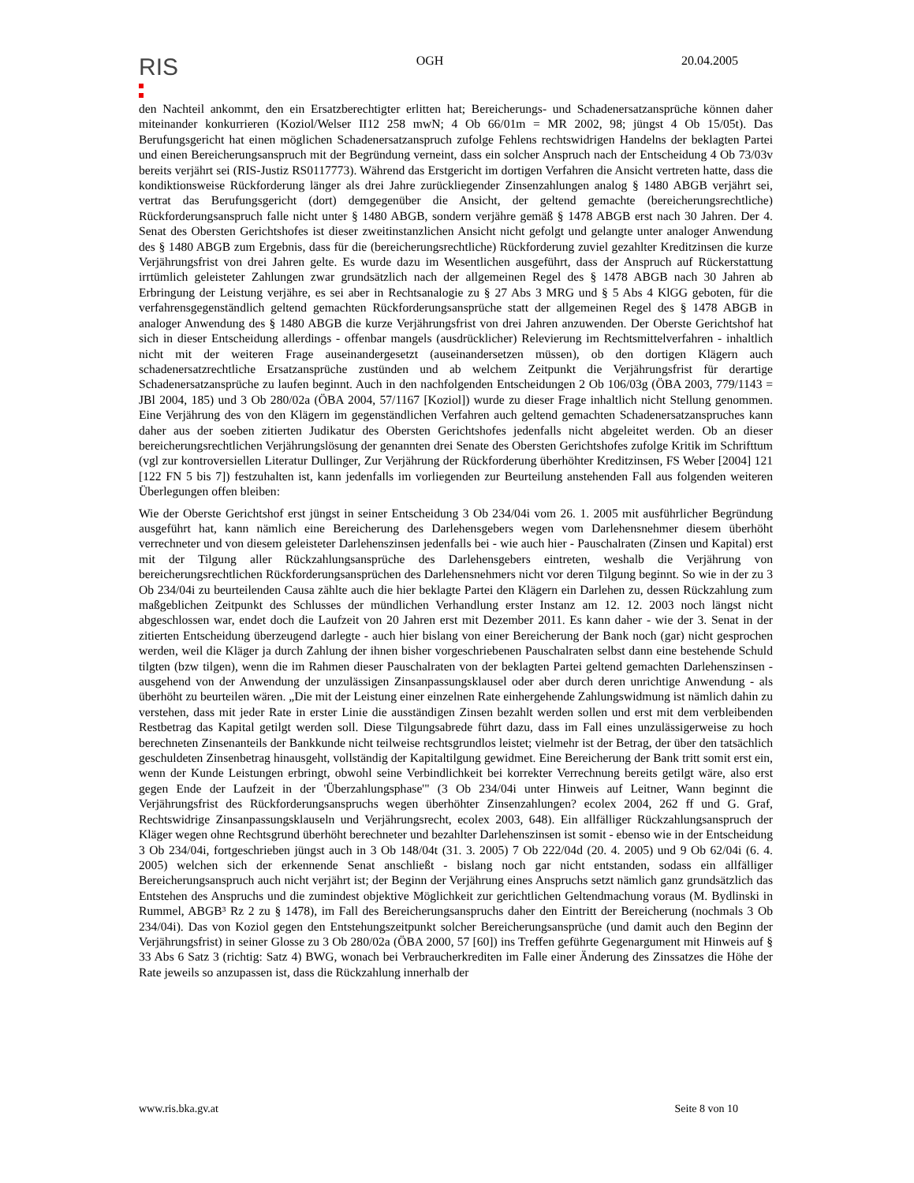RIS
OGH 20.04.2005
den Nachteil ankommt, den ein Ersatzberechtigter erlitten hat; Bereicherungs- und Schadenersatzansprüche können daher miteinander konkurrieren (Koziol/Welser II12 258 mwN; 4 Ob 66/01m = MR 2002, 98; jüngst 4 Ob 15/05t). Das Berufungsgericht hat einen möglichen Schadenersatzanspruch zufolge Fehlens rechtswidrigen Handelns der beklagten Partei und einen Bereicherungsanspruch mit der Begründung verneint, dass ein solcher Anspruch nach der Entscheidung 4 Ob 73/03v bereits verjährt sei (RIS-Justiz RS0117773). Während das Erstgericht im dortigen Verfahren die Ansicht vertreten hatte, dass die kondiktionsweise Rückforderung länger als drei Jahre zurückliegender Zinsenzahlungen analog § 1480 ABGB verjährt sei, vertrat das Berufungsgericht (dort) demgegenüber die Ansicht, der geltend gemachte (bereicherungsrechtliche) Rückforderungsanspruch falle nicht unter § 1480 ABGB, sondern verjähre gemäß § 1478 ABGB erst nach 30 Jahren. Der 4. Senat des Obersten Gerichtshofes ist dieser zweitinstanzlichen Ansicht nicht gefolgt und gelangte unter analoger Anwendung des § 1480 ABGB zum Ergebnis, dass für die (bereicherungsrechtliche) Rückforderung zuviel gezahlter Kreditzinsen die kurze Verjährungsfrist von drei Jahren gelte. Es wurde dazu im Wesentlichen ausgeführt, dass der Anspruch auf Rückerstattung irrtümlich geleisteter Zahlungen zwar grundsätzlich nach der allgemeinen Regel des § 1478 ABGB nach 30 Jahren ab Erbringung der Leistung verjähre, es sei aber in Rechtsanalogie zu § 27 Abs 3 MRG und § 5 Abs 4 KlGG geboten, für die verfahrensgegenständlich geltend gemachten Rückforderungsansprüche statt der allgemeinen Regel des § 1478 ABGB in analoger Anwendung des § 1480 ABGB die kurze Verjährungsfrist von drei Jahren anzuwenden. Der Oberste Gerichtshof hat sich in dieser Entscheidung allerdings - offenbar mangels (ausdrücklicher) Relevierung im Rechtsmittelverfahren - inhaltlich nicht mit der weiteren Frage auseinandergesetzt (auseinandersetzen müssen), ob den dortigen Klägern auch schadenersatzrechtliche Ersatzansprüche zustünden und ab welchem Zeitpunkt die Verjährungsfrist für derartige Schadenersatzansprüche zu laufen beginnt. Auch in den nachfolgenden Entscheidungen 2 Ob 106/03g (ÖBA 2003, 779/1143 = JBl 2004, 185) und 3 Ob 280/02a (ÖBA 2004, 57/1167 [Koziol]) wurde zu dieser Frage inhaltlich nicht Stellung genommen. Eine Verjährung des von den Klägern im gegenständlichen Verfahren auch geltend gemachten Schadenersatzanspruches kann daher aus der soeben zitierten Judikatur des Obersten Gerichtshofes jedenfalls nicht abgeleitet werden. Ob an dieser bereicherungsrechtlichen Verjährungslösung der genannten drei Senate des Obersten Gerichtshofes zufolge Kritik im Schrifttum (vgl zur kontroversiellen Literatur Dullinger, Zur Verjährung der Rückforderung überhöhter Kreditzinsen, FS Weber [2004] 121 [122 FN 5 bis 7]) festzuhalten ist, kann jedenfalls im vorliegenden zur Beurteilung anstehenden Fall aus folgenden weiteren Überlegungen offen bleiben:
Wie der Oberste Gerichtshof erst jüngst in seiner Entscheidung 3 Ob 234/04i vom 26. 1. 2005 mit ausführlicher Begründung ausgeführt hat, kann nämlich eine Bereicherung des Darlehensgebers wegen vom Darlehensnehmer diesem überhöht verrechneter und von diesem geleisteter Darlehenszinsen jedenfalls bei - wie auch hier - Pauschalraten (Zinsen und Kapital) erst mit der Tilgung aller Rückzahlungsansprüche des Darlehensgebers eintreten, weshalb die Verjährung von bereicherungsrechtlichen Rückforderungsansprüchen des Darlehensnehmers nicht vor deren Tilgung beginnt. So wie in der zu 3 Ob 234/04i zu beurteilenden Causa zählte auch die hier beklagte Partei den Klägern ein Darlehen zu, dessen Rückzahlung zum maßgeblichen Zeitpunkt des Schlusses der mündlichen Verhandlung erster Instanz am 12. 12. 2003 noch längst nicht abgeschlossen war, endet doch die Laufzeit von 20 Jahren erst mit Dezember 2011. Es kann daher - wie der 3. Senat in der zitierten Entscheidung überzeugend darlegte - auch hier bislang von einer Bereicherung der Bank noch (gar) nicht gesprochen werden, weil die Kläger ja durch Zahlung der ihnen bisher vorgeschriebenen Pauschalraten selbst dann eine bestehende Schuld tilgten (bzw tilgen), wenn die im Rahmen dieser Pauschalraten von der beklagten Partei geltend gemachten Darlehenszinsen - ausgehend von der Anwendung der unzulässigen Zinsanpassungsklausel oder aber durch deren unrichtige Anwendung - als überhöht zu beurteilen wären. „Die mit der Leistung einer einzelnen Rate einhergehende Zahlungswidmung ist nämlich dahin zu verstehen, dass mit jeder Rate in erster Linie die ausständigen Zinsen bezahlt werden sollen und erst mit dem verbleibenden Restbetrag das Kapital getilgt werden soll. Diese Tilgungsabrede führt dazu, dass im Fall eines unzulässigerweise zu hoch berechneten Zinsenanteils der Bankkunde nicht teilweise rechtsgrundlos leistet; vielmehr ist der Betrag, der über den tatsächlich geschuldeten Zinsenbetrag hinausgeht, vollständig der Kapitaltilgung gewidmet. Eine Bereicherung der Bank tritt somit erst ein, wenn der Kunde Leistungen erbringt, obwohl seine Verbindlichkeit bei korrekter Verrechnung bereits getilgt wäre, also erst gegen Ende der Laufzeit in der 'Überzahlungsphase'" (3 Ob 234/04i unter Hinweis auf Leitner, Wann beginnt die Verjährungsfrist des Rückforderungsanspruchs wegen überhöhter Zinsenzahlungen? ecolex 2004, 262 ff und G. Graf, Rechtswidrige Zinsanpassungsklauseln und Verjährungsrecht, ecolex 2003, 648). Ein allfälliger Rückzahlungsanspruch der Kläger wegen ohne Rechtsgrund überhöht berechneter und bezahlter Darlehenszinsen ist somit - ebenso wie in der Entscheidung 3 Ob 234/04i, fortgeschrieben jüngst auch in 3 Ob 148/04t (31. 3. 2005) 7 Ob 222/04d (20. 4. 2005) und 9 Ob 62/04i (6. 4. 2005) welchen sich der erkennende Senat anschließt - bislang noch gar nicht entstanden, sodass ein allfälliger Bereicherungsanspruch auch nicht verjährt ist; der Beginn der Verjährung eines Anspruchs setzt nämlich ganz grundsätzlich das Entstehen des Anspruchs und die zumindest objektive Möglichkeit zur gerichtlichen Geltendmachung voraus (M. Bydlinski in Rummel, ABGB³ Rz 2 zu § 1478), im Fall des Bereicherungsanspruchs daher den Eintritt der Bereicherung (nochmals 3 Ob 234/04i). Das von Koziol gegen den Entstehungszeitpunkt solcher Bereicherungsansprüche (und damit auch den Beginn der Verjährungsfrist) in seiner Glosse zu 3 Ob 280/02a (ÖBA 2000, 57 [60]) ins Treffen geführte Gegenargument mit Hinweis auf § 33 Abs 6 Satz 3 (richtig: Satz 4) BWG, wonach bei Verbraucherkrediten im Falle einer Änderung des Zinssatzes die Höhe der Rate jeweils so anzupassen ist, dass die Rückzahlung innerhalb der
www.ris.bka.gv.at Seite 8 von 10